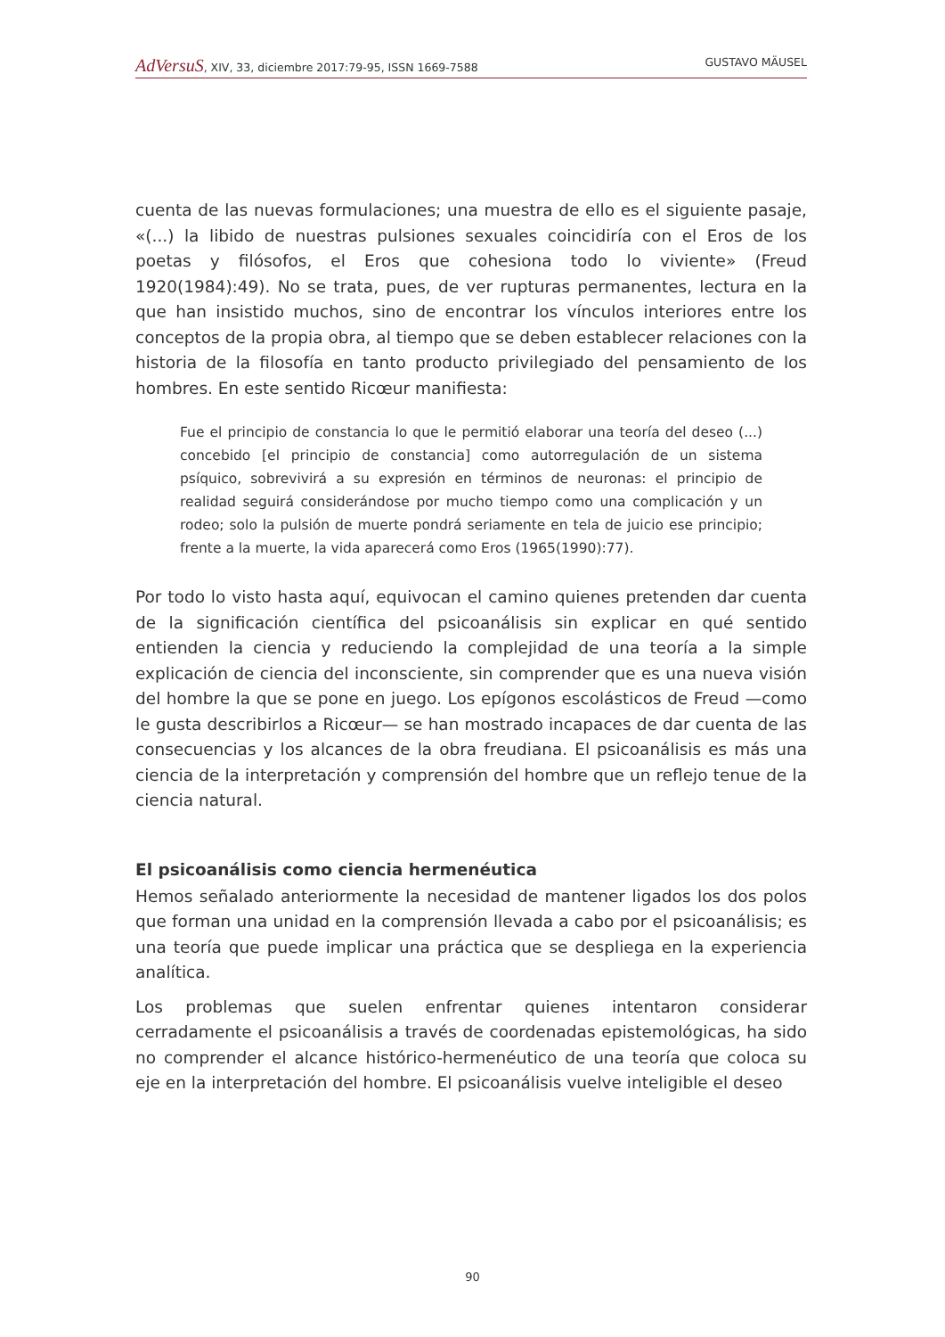AdVersuS, XIV, 33, diciembre 2017:79-95, ISSN 1669-7588
GUSTAVO MÄUSEL
cuenta de las nuevas formulaciones; una muestra de ello es el siguiente pasaje, «(...) la libido de nuestras pulsiones sexuales coincidiría con el Eros de los poetas y filósofos, el Eros que cohesiona todo lo viviente» (Freud 1920(1984):49). No se trata, pues, de ver rupturas permanentes, lectura en la que han insistido muchos, sino de encontrar los vínculos interiores entre los conceptos de la propia obra, al tiempo que se deben establecer relaciones con la historia de la filosofía en tanto producto privilegiado del pensamiento de los hombres. En este sentido Ricœur manifiesta:
Fue el principio de constancia lo que le permitió elaborar una teoría del deseo (...) concebido [el principio de constancia] como autorregulación de un sistema psíquico, sobrevivirá a su expresión en términos de neuronas: el principio de realidad seguirá considerándose por mucho tiempo como una complicación y un rodeo; solo la pulsión de muerte pondrá seriamente en tela de juicio ese principio; frente a la muerte, la vida aparecerá como Eros (1965(1990):77).
Por todo lo visto hasta aquí, equivocan el camino quienes pretenden dar cuenta de la significación científica del psicoanálisis sin explicar en qué sentido entienden la ciencia y reduciendo la complejidad de una teoría a la simple explicación de ciencia del inconsciente, sin comprender que es una nueva visión del hombre la que se pone en juego. Los epígonos escolásticos de Freud —como le gusta describirlos a Ricœur— se han mostrado incapaces de dar cuenta de las consecuencias y los alcances de la obra freudiana. El psicoanálisis es más una ciencia de la interpretación y comprensión del hombre que un reflejo tenue de la ciencia natural.
El psicoanálisis como ciencia hermenéutica
Hemos señalado anteriormente la necesidad de mantener ligados los dos polos que forman una unidad en la comprensión llevada a cabo por el psicoanálisis; es una teoría que puede implicar una práctica que se despliega en la experiencia analítica.
Los problemas que suelen enfrentar quienes intentaron considerar cerradamente el psicoanálisis a través de coordenadas epistemológicas, ha sido no comprender el alcance histórico-hermenéutico de una teoría que coloca su eje en la interpretación del hombre. El psicoanálisis vuelve inteligible el deseo
90